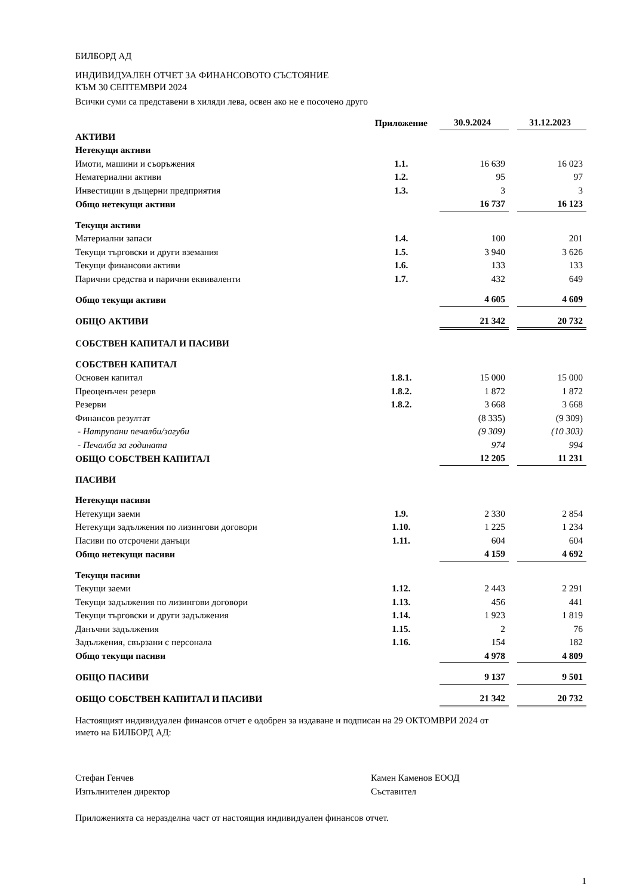БИЛБОРД АД
ИНДИВИДУАЛЕН ОТЧЕТ ЗА ФИНАНСОВОТО СЪСТОЯНИЕ
КЪМ 30 СЕПТЕМВРИ 2024
Всички суми са представени в хиляди лева, освен ако не е посочено друго
| | Приложение | 30.9.2024 | | 31.12.2023 |
| --- | --- | --- | --- | --- |
| АКТИВИ | | | | |
| Нетекущи активи | | | | |
| Имоти, машини и съоръжения | 1.1. | 16 639 | | 16 023 |
| Нематериални активи | 1.2. | 95 | | 97 |
| Инвестиции в дъщерни предприятия | 1.3. | 3 | | 3 |
| Общо нетекущи активи | | 16 737 | | 16 123 |
| Текущи активи | | | | |
| Материални запаси | 1.4. | 100 | | 201 |
| Текущи търговски и други вземания | 1.5. | 3 940 | | 3 626 |
| Текущи финансови активи | 1.6. | 133 | | 133 |
| Парични средства и парични еквиваленти | 1.7. | 432 | | 649 |
| Общо текущи активи | | 4 605 | | 4 609 |
| ОБЩО АКТИВИ | | 21 342 | | 20 732 |
| СОБСТВЕН КАПИТАЛ И ПАСИВИ | | | | |
| СОБСТВЕН КАПИТАЛ | | | | |
| Основен капитал | 1.8.1. | 15 000 | | 15 000 |
| Преоценъчен резерв | 1.8.2. | 1 872 | | 1 872 |
| Резерви | 1.8.2. | 3 668 | | 3 668 |
| Финансов резултат | | (8 335) | | (9 309) |
| - Натрупани печалби/загуби | | (9 309) | | (10 303) |
| - Печалба за годината | | 974 | | 994 |
| ОБЩО СОБСТВЕН КАПИТАЛ | | 12 205 | | 11 231 |
| ПАСИВИ | | | | |
| Нетекущи пасиви | | | | |
| Нетекущи заеми | 1.9. | 2 330 | | 2 854 |
| Нетекущи задължения по лизингови договори | 1.10. | 1 225 | | 1 234 |
| Пасиви по отсрочени данъци | 1.11. | 604 | | 604 |
| Общо нетекущи пасиви | | 4 159 | | 4 692 |
| Текущи пасиви | | | | |
| Текущи заеми | 1.12. | 2 443 | | 2 291 |
| Текущи задължения по лизингови договори | 1.13. | 456 | | 441 |
| Текущи търговски и други задължения | 1.14. | 1 923 | | 1 819 |
| Данъчни задължения | 1.15. | 2 | | 76 |
| Задължения, свързани с персонала | 1.16. | 154 | | 182 |
| Общо текущи пасиви | | 4 978 | | 4 809 |
| ОБЩО ПАСИВИ | | 9 137 | | 9 501 |
| ОБЩО СОБСТВЕН КАПИТАЛ И ПАСИВИ | | 21 342 | | 20 732 |
Настоящият индивидуален финансов отчет е одобрен за издаване и подписан на 29 ОКТОМВРИ 2024 от
името на БИЛБОРД АД:
Стефан Генчев
Изпълнителен директор
Камен Каменов ЕООД
Съставител
Приложенията са неразделна част от настоящия индивидуален финансов отчет.
1